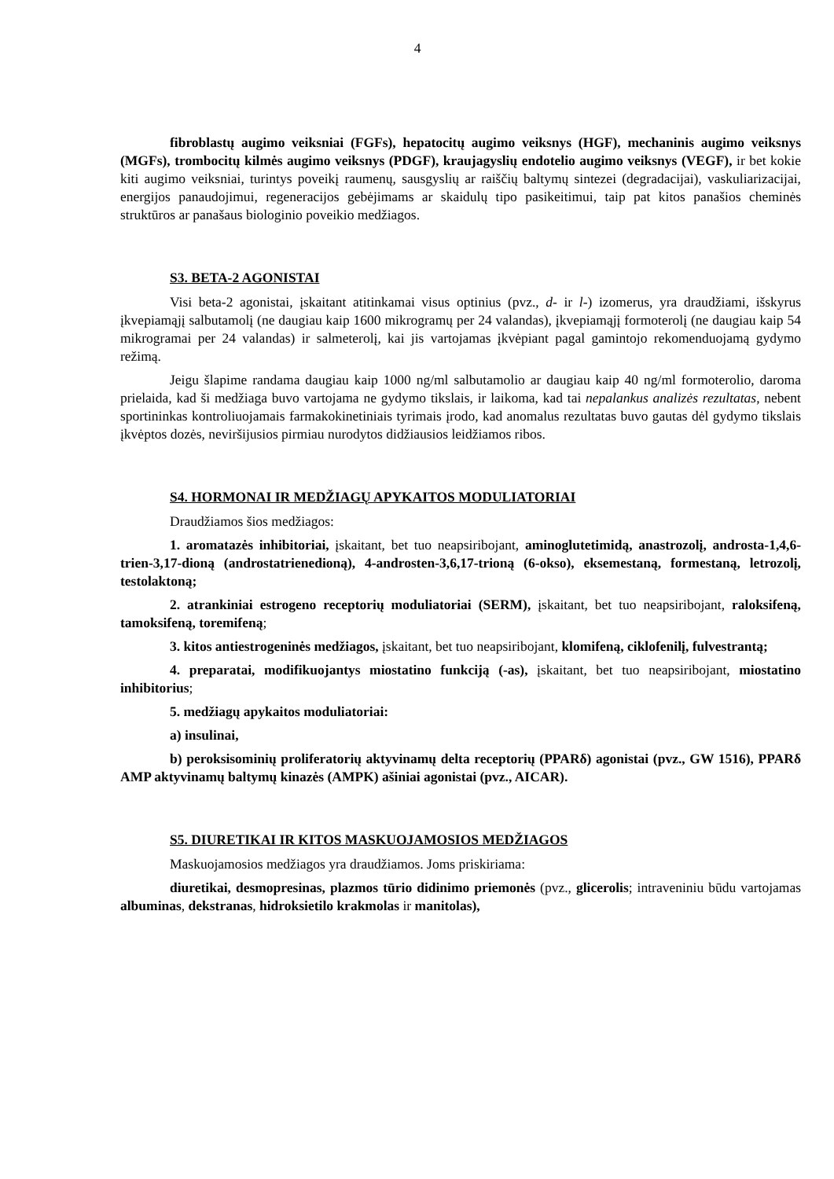4
fibroblastų augimo veiksniai (FGFs), hepatocitų augimo veiksnys (HGF), mechaninis augimo veiksnys (MGFs), trombocitų kilmės augimo veiksnys (PDGF), kraujagyslių endotelio augimo veiksnys (VEGF), ir bet kokie kiti augimo veiksniai, turintys poveikį raumenų, sausgyslių ar raiščių baltymų sintezei (degradacijai), vaskuliarizacijai, energijos panaudojimui, regeneracijos gebėjimams ar skaidulų tipo pasikeitimui, taip pat kitos panašios cheminės struktūros ar panašaus biologinio poveikio medžiagos.
S3. BETA-2 AGONISTAI
Visi beta-2 agonistai, įskaitant atitinkamai visus optinius (pvz., d- ir l-) izomerus, yra draudžiami, išskyrus įkvepiamąjį salbutamolį (ne daugiau kaip 1600 mikrogramų per 24 valandas), įkvepiamąjį formoterolį (ne daugiau kaip 54 mikrogramai per 24 valandas) ir salmeterolį, kai jis vartojamas įkvėpiant pagal gamintojo rekomenduojamą gydymo režimą.
Jeigu šlapime randama daugiau kaip 1000 ng/ml salbutamolio ar daugiau kaip 40 ng/ml formoterolio, daroma prielaida, kad ši medžiaga buvo vartojama ne gydymo tikslais, ir laikoma, kad tai nepalankus analizės rezultatas, nebent sportininkas kontroliuojamais farmakokinetiniais tyrimais įrodo, kad anomalus rezultatas buvo gautas dėl gydymo tikslais įkvėptos dozės, neviršijusios pirmiau nurodytos didžiausios leidžiamos ribos.
S4. HORMONAI IR MEDŽIAGŲ APYKAITOS MODULIATORIAI
Draudžiamos šios medžiagos:
1. aromatazės inhibitoriai, įskaitant, bet tuo neapsiribojant, aminoglutetimidą, anastrozolį, androsta-1,4,6-trien-3,17-dioną (androstatrienedioną), 4-androsten-3,6,17-trioną (6-okso), eksemestaną, formestaną, letrozolį, testolaktoną;
2. atrankiniai estrogeno receptorių moduliatoriai (SERM), įskaitant, bet tuo neapsiribojant, raloksifeną, tamoksifeną, toremifeną;
3. kitos antiestrogeninės medžiagos, įskaitant, bet tuo neapsiribojant, klomifeną, ciklofenilį, fulvestrantą;
4. preparatai, modifikuojantys miostatino funkciją (-as), įskaitant, bet tuo neapsiribojant, miostatino inhibitorius;
5. medžiagų apykaitos moduliatoriai:
a) insulinai,
b) peroksisominių proliferatorių aktyvinamų delta receptorių (PPARδ) agonistai (pvz., GW 1516), PPARδ AMP aktyvinamų baltymų kinazės (AMPK) ašiniai agonistai (pvz., AICAR).
S5. DIURETIKAI IR KITOS MASKUOJAMOSIOS MEDŽIAGOS
Maskuojamosios medžiagos yra draudžiamos. Joms priskiriama:
diuretikai, desmopresinas, plazmos tūrio didinimo priemonės (pvz., glicerolis; intraveniniu būdu vartojamas albuminas, dekstranas, hidroksietilo krakmolas ir manitolas),